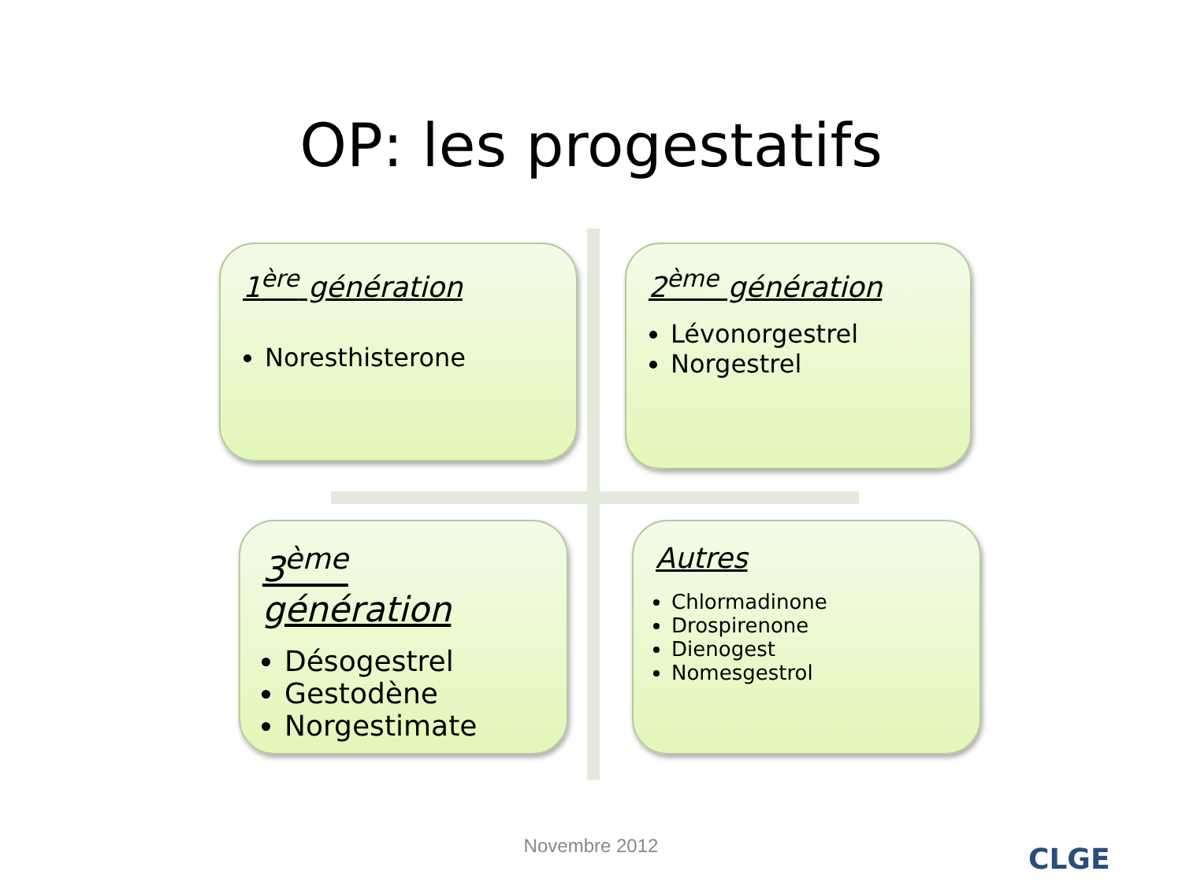OP: les progestatifs
1<sup>ère</sup> génération
Noresthisterone
2<sup>ème</sup> génération
Lévonorgestrel
Norgestrel
3<sup>ème</sup> génération
Désogestrel
Gestodène
Norgestimate
Autres
Chlormadinone
Drospirenone
Dienogest
Nomesgestrol
Novembre 2012 CLGE